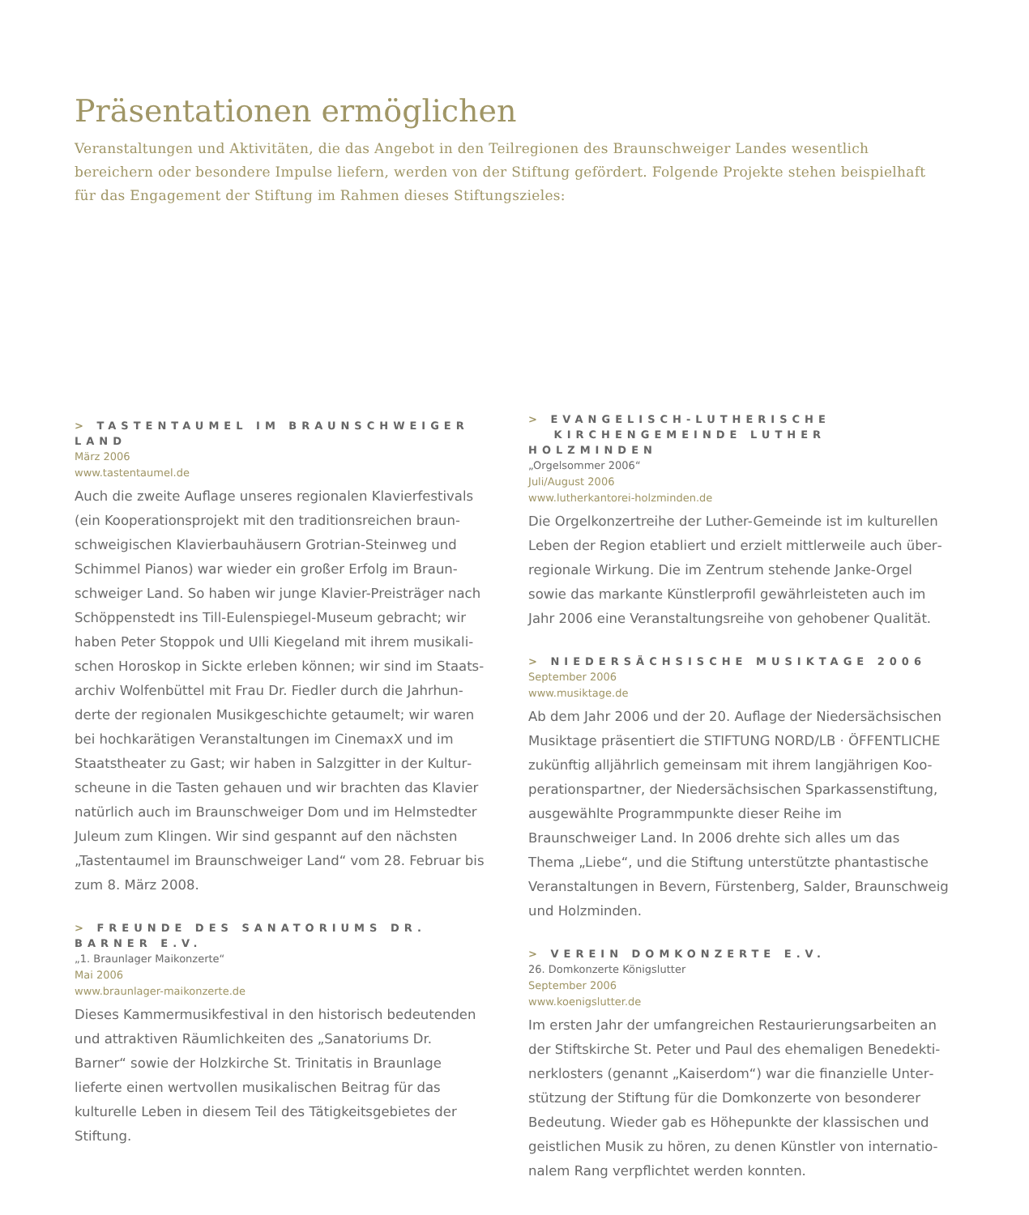Präsentationen ermöglichen
Veranstaltungen und Aktivitäten, die das Angebot in den Teilregionen des Braunschweiger Landes wesentlich bereichern oder besondere Impulse liefern, werden von der Stiftung gefördert. Folgende Projekte stehen beispielhaft für das Engagement der Stiftung im Rahmen dieses Stiftungszieles:
> TASTENTAUMEL IM BRAUNSCHWEIGER LAND
März 2006
www.tastentaumel.de
Auch die zweite Auflage unseres regionalen Klavierfestivals (ein Kooperationsprojekt mit den traditionsreichen braun­schweigischen Klavierbauhäusern Grotrian-Steinweg und Schimmel Pianos) war wieder ein großer Erfolg im Braun­schweiger Land. So haben wir junge Klavier-Preisträger nach Schöppenstedt ins Till-Eulenspiegel-Museum gebracht; wir haben Peter Stoppok und Ulli Kiegeland mit ihrem musikali­schen Horoskop in Sickte erleben können; wir sind im Staats­archiv Wolfenbüttel mit Frau Dr. Fiedler durch die Jahrhun­derte der regionalen Musikgeschichte getaumelt; wir waren bei hochkarätigen Veranstaltungen im CinemaxX und im Staatstheater zu Gast; wir haben in Salzgitter in der Kultur­scheune in die Tasten gehauen und wir brachten das Klavier natürlich auch im Braunschweiger Dom und im Helmstedter Juleum zum Klingen. Wir sind gespannt auf den nächsten „Tastentaumel im Braunschweiger Land“ vom 28. Februar bis zum 8. März 2008.
> FREUNDE DES SANATORIUMS DR. BARNER E.V.
„1. Braunlager Maikonzerte“
Mai 2006
www.braunlager-maikonzerte.de
Dieses Kammermusikfestival in den historisch bedeutenden und attraktiven Räumlichkeiten des „Sanatoriums Dr. Barner“ sowie der Holzkirche St. Trinitatis in Braunlage lieferte einen wertvollen musikalischen Beitrag für das kulturelle Leben in diesem Teil des Tätigkeitsgebietes der Stiftung.
> EVANGELISCH-LUTHERISCHE
KIRCHENGEMEINDE LUTHER HOLZMINDEN
„Orgelsommer 2006“
Juli/August 2006
www.lutherkantorei-holzminden.de
Die Orgelkonzertreihe der Luther-Gemeinde ist im kulturellen Leben der Region etabliert und erzielt mittlerweile auch über­regionale Wirkung. Die im Zentrum stehende Janke-Orgel sowie das markante Künstlerprofil gewährleisteten auch im Jahr 2006 eine Veranstaltungsreihe von gehobener Qualität.
> NIEDERSÄCHSISCHE MUSIKTAGE 2006
September 2006
www.musiktage.de
Ab dem Jahr 2006 und der 20. Auflage der Niedersächsischen Musiktage präsentiert die STIFTUNG NORD/LB · ÖFFENTLICHE zukünftig alljährlich gemeinsam mit ihrem langjährigen Koo­perationspartner, der Niedersächsischen Sparkassenstiftung, ausgewählte Programmpunkte dieser Reihe im Braunschweiger Land. In 2006 drehte sich alles um das Thema „Liebe“, und die Stiftung unterstützte phantastische Veranstaltungen in Bevern, Fürstenberg, Salder, Braunschweig und Holzminden.
> VEREIN DOMKONZERTE E.V.
26. Domkonzerte Königslutter
September 2006
www.koenigslutter.de
Im ersten Jahr der umfangreichen Restaurierungsarbeiten an der Stiftskirche St. Peter und Paul des ehemaligen Benedekti­nerklosters (genannt „Kaiserdom“) war die finanzielle Unter­stützung der Stiftung für die Domkonzerte von besonderer Bedeutung. Wieder gab es Höhepunkte der klassischen und geistlichen Musik zu hören, zu denen Künstler von internatio­nalem Rang verpflichtet werden konnten.